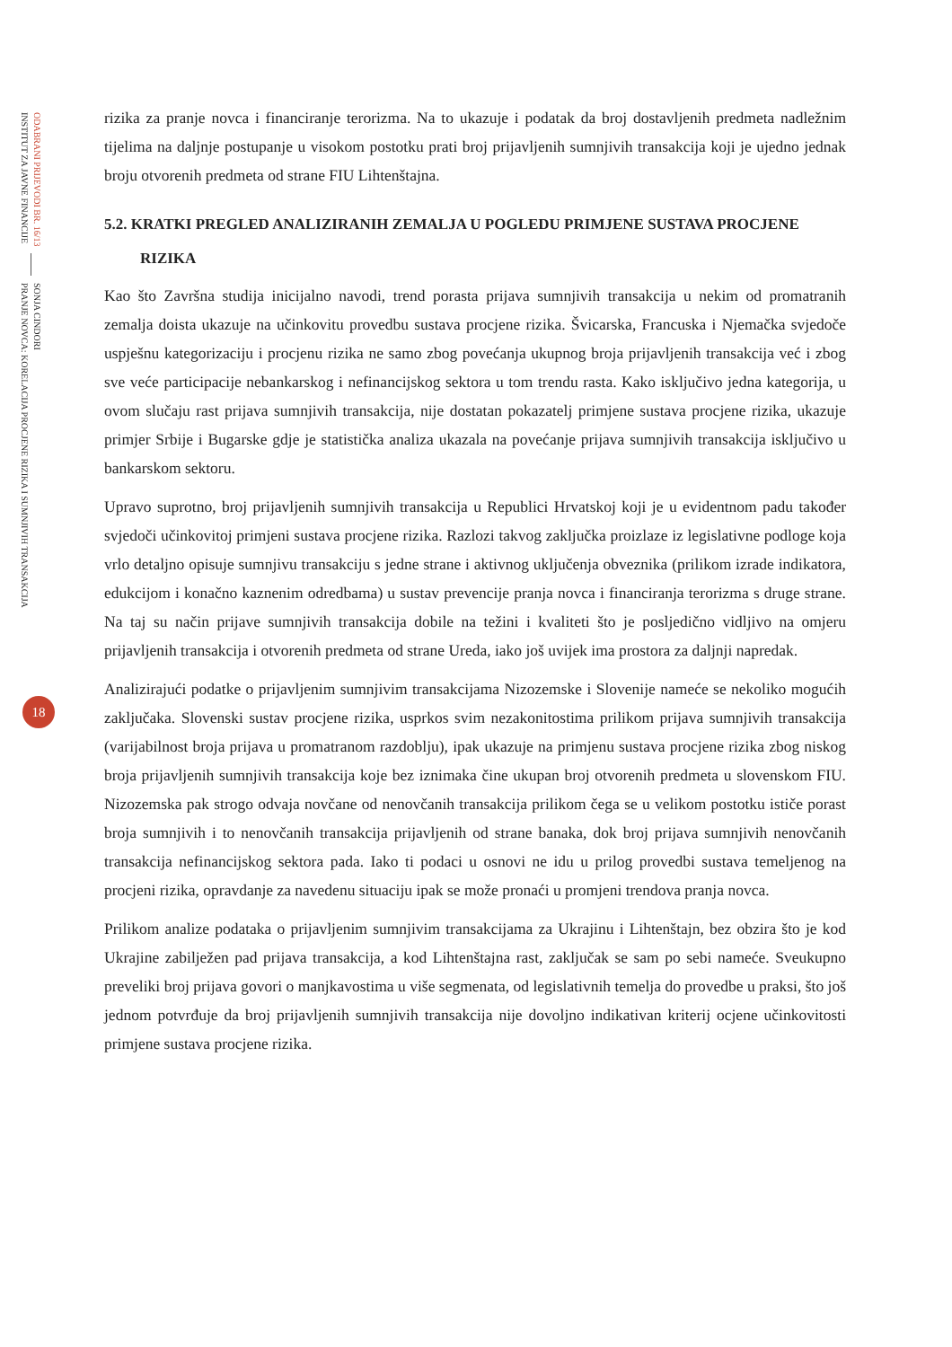ODABRANI PRIJEVODI BR. 16/13
INSTITUT ZA JAVNE FINANCIJE
SONJA CINDORI
PRANJE NOVCA: KORELACIJA PROCJENE RIZIKA I SUMNJIVIH TRANSAKCIJA
18
rizika za pranje novca i financiranje terorizma. Na to ukazuje i podatak da broj dostavljenih predmeta nadležnim tijelima na daljnje postupanje u visokom postotku prati broj prijavljenih sumnjivih transakcija koji je ujedno jednak broju otvorenih predmeta od strane FIU Lihtenštajna.
5.2. KRATKI PREGLED ANALIZIRANIH ZEMALJA U POGLEDU PRIMJENE SUSTAVA PROCJENE
RIZIKA
Kao što Završna studija inicijalno navodi, trend porasta prijava sumnjivih transakcija u nekim od promatranih zemalja doista ukazuje na učinkovitu provedbu sustava procjene rizika. Švicarska, Francuska i Njemačka svjedoče uspješnu kategorizaciju i procjenu rizika ne samo zbog povećanja ukupnog broja prijavljenih transakcija već i zbog sve veće participacije nebankarskog i nefinancijskog sektora u tom trendu rasta. Kako isključivo jedna kategorija, u ovom slučaju rast prijava sumnjivih transakcija, nije dostatan pokazatelj primjene sustava procjene rizika, ukazuje primjer Srbije i Bugarske gdje je statistička analiza ukazala na povećanje prijava sumnjivih transakcija isključivo u bankarskom sektoru.
Upravo suprotno, broj prijavljenih sumnjivih transakcija u Republici Hrvatskoj koji je u evidentnom padu također svjedoči učinkovitoj primjeni sustava procjene rizika. Razlozi takvog zaključka proizlaze iz legislativne podloge koja vrlo detaljno opisuje sumnjivu transakciju s jedne strane i aktivnog uključenja obveznika (prilikom izrade indikatora, edukcijom i konačno kaznenim odredbama) u sustav prevencije pranja novca i financiranja terorizma s druge strane. Na taj su način prijave sumnjivih transakcija dobile na težini i kvaliteti što je posljedično vidljivo na omjeru prijavljenih transakcija i otvorenih predmeta od strane Ureda, iako još uvijek ima prostora za daljnji napredak.
Analizirajući podatke o prijavljenim sumnjivim transakcijama Nizozemske i Slovenije nameće se nekoliko mogućih zaključaka. Slovenski sustav procjene rizika, usprkos svim nezakonitostima prilikom prijava sumnjivih transakcija (varijabilnost broja prijava u promatranom razdoblju), ipak ukazuje na primjenu sustava procjene rizika zbog niskog broja prijavljenih sumnjivih transakcija koje bez iznimaka čine ukupan broj otvorenih predmeta u slovenskom FIU. Nizozemska pak strogo odvaja novčane od nenovčanih transakcija prilikom čega se u velikom postotku ističe porast broja sumnjivih i to nenovčanih transakcija prijavljenih od strane banaka, dok broj prijava sumnjivih nenovčanih transakcija nefinancijskog sektora pada. Iako ti podaci u osnovi ne idu u prilog provedbi sustava temeljenog na procjeni rizika, opravdanje za navedenu situaciju ipak se može pronaći u promjeni trendova pranja novca.
Prilikom analize podataka o prijavljenim sumnjivim transakcijama za Ukrajinu i Lihtenštajn, bez obzira što je kod Ukrajine zabilježen pad prijava transakcija, a kod Lihtenštajna rast, zaključak se sam po sebi nameće. Sveukupno preveliki broj prijava govori o manjkavostima u više segmenata, od legislativnih temelja do provedbe u praksi, što još jednom potvrđuje da broj prijavljenih sumnjivih transakcija nije dovoljno indikativan kriterij ocjene učinkovitosti primjene sustava procjene rizika.